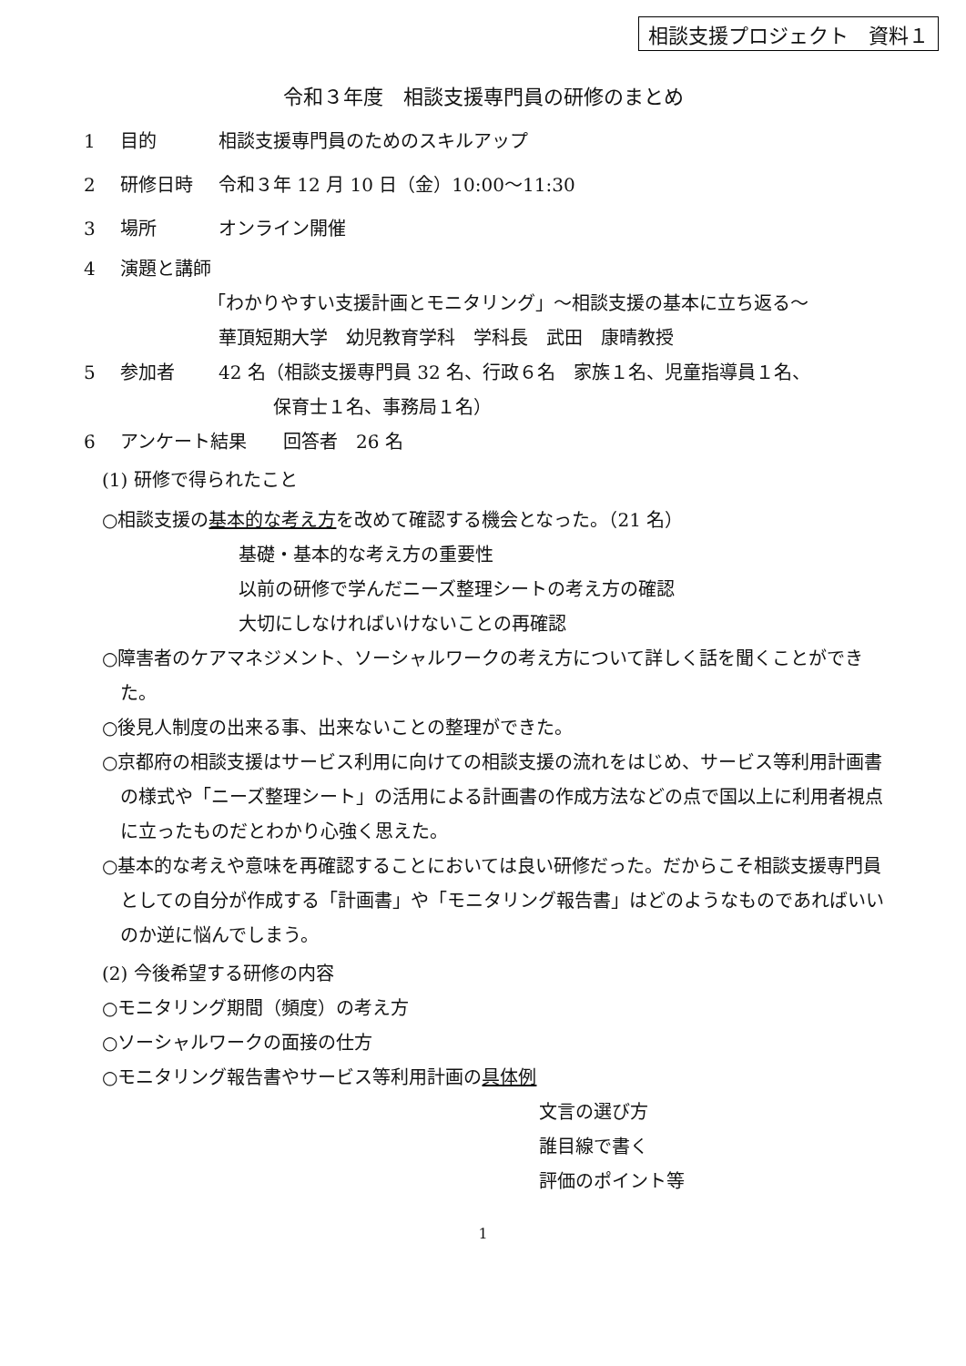相談支援プロジェクト　資料１
令和３年度　相談支援専門員の研修のまとめ
1 目的 相談支援専門員のためのスキルアップ
2 研修日時 令和３年 12 月 10 日（金）10:00～11:30
3 場所 オンライン開催
4 演題と講師
「わかりやすい支援計画とモニタリング」～相談支援の基本に立ち返る～
華頂短期大学　幼児教育学科　学科長　武田　康晴教授
5 参加者 42 名（相談支援専門員 32 名、行政６名　家族１名、児童指導員１名、
　　　保育士１名、事務局１名）
6 アンケート結果　　回答者　26 名
(1) 研修で得られたこと
○相談支援の基本的な考え方を改めて確認する機会となった。（21 名）
基礎・基本的な考え方の重要性
以前の研修で学んだニーズ整理シートの考え方の確認
大切にしなければいけないことの再確認
○障害者のケアマネジメント、ソーシャルワークの考え方について詳しく話を聞くことができた。
○後見人制度の出来る事、出来ないことの整理ができた。
○京都府の相談支援はサービス利用に向けての相談支援の流れをはじめ、サービス等利用計画書の様式や「ニーズ整理シート」の活用による計画書の作成方法などの点で国以上に利用者視点に立ったものだとわかり心強く思えた。
○基本的な考えや意味を再確認することにおいては良い研修だった。だからこそ相談支援専門員としての自分が作成する「計画書」や「モニタリング報告書」はどのようなものであればいいのか逆に悩んでしまう。
(2) 今後希望する研修の内容
○モニタリング期間（頻度）の考え方
○ソーシャルワークの面接の仕方
○モニタリング報告書やサービス等利用計画の具体例
文言の選び方
誰目線で書く
評価のポイント等
1